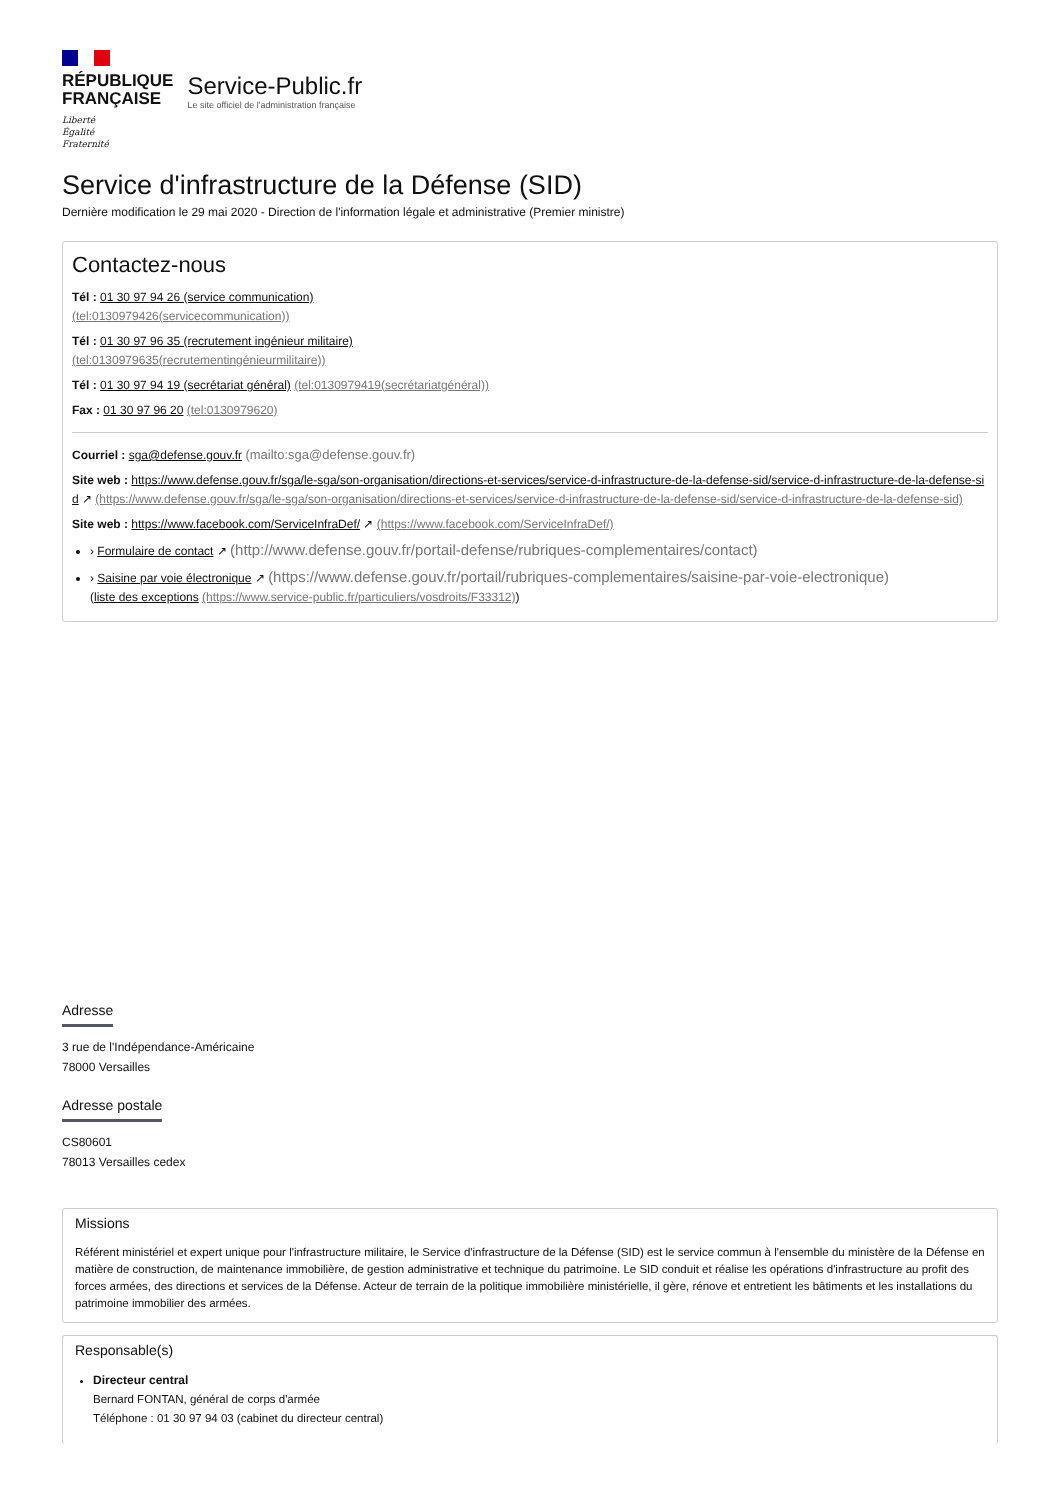RÉPUBLIQUE
FRANÇAISE
Liberté
Égalité
Fraternité
Service-Public.fr
Le site officiel de l'administration française
Service d'infrastructure de la Défense (SID)
Dernière modification le 29 mai 2020 - Direction de l'information légale et administrative (Premier ministre)
Contactez-nous
Tél : 01 30 97 94 26 (service communication)
(tel:0130979426(servicecommunication))
Tél : 01 30 97 96 35 (recrutement ingénieur militaire)
(tel:0130979635(recrutementingénieurmilitaire))
Tél : 01 30 97 94 19 (secrétariat général) (tel:0130979419(secrétariatgénéral))
Fax : 01 30 97 96 20 (tel:0130979620)
Courriel : sga@defense.gouv.fr (mailto:sga@defense.gouv.fr)
Site web : https://www.defense.gouv.fr/sga/le-sga/son-organisation/directions-et-services/service-d-infrastructure-de-la-defense-sid/service-d-infrastructure-de-la-defense-sid ↗ (https://www.defense.gouv.fr/sga/le-sga/son-organisation/directions-et-services/service-d-infrastructure-de-la-defense-sid/service-d-infrastructure-de-la-defense-sid)
Site web : https://www.facebook.com/ServiceInfraDef/ ↗ (https://www.facebook.com/ServiceInfraDef/)
› Formulaire de contact ↗ (http://www.defense.gouv.fr/portail-defense/rubriques-complementaires/contact)
› Saisine par voie électronique ↗ (https://www.defense.gouv.fr/portail/rubriques-complementaires/saisine-par-voie-electronique)
(liste des exceptions (https://www.service-public.fr/particuliers/vosdroits/F33312))
Adresse
3 rue de l'Indépendance-Américaine
78000 Versailles
Adresse postale
CS80601
78013 Versailles cedex
Missions
Référent ministériel et expert unique pour l'infrastructure militaire, le Service d'infrastructure de la Défense (SID) est le service commun à l'ensemble du ministère de la Défense en matière de construction, de maintenance immobilière, de gestion administrative et technique du patrimoine. Le SID conduit et réalise les opérations d'infrastructure au profit des forces armées, des directions et services de la Défense. Acteur de terrain de la politique immobilière ministérielle, il gère, rénove et entretient les bâtiments et les installations du patrimoine immobilier des armées.
Responsable(s)
Directeur central
Bernard FONTAN, général de corps d'armée
Téléphone : 01 30 97 94 03 (cabinet du directeur central)